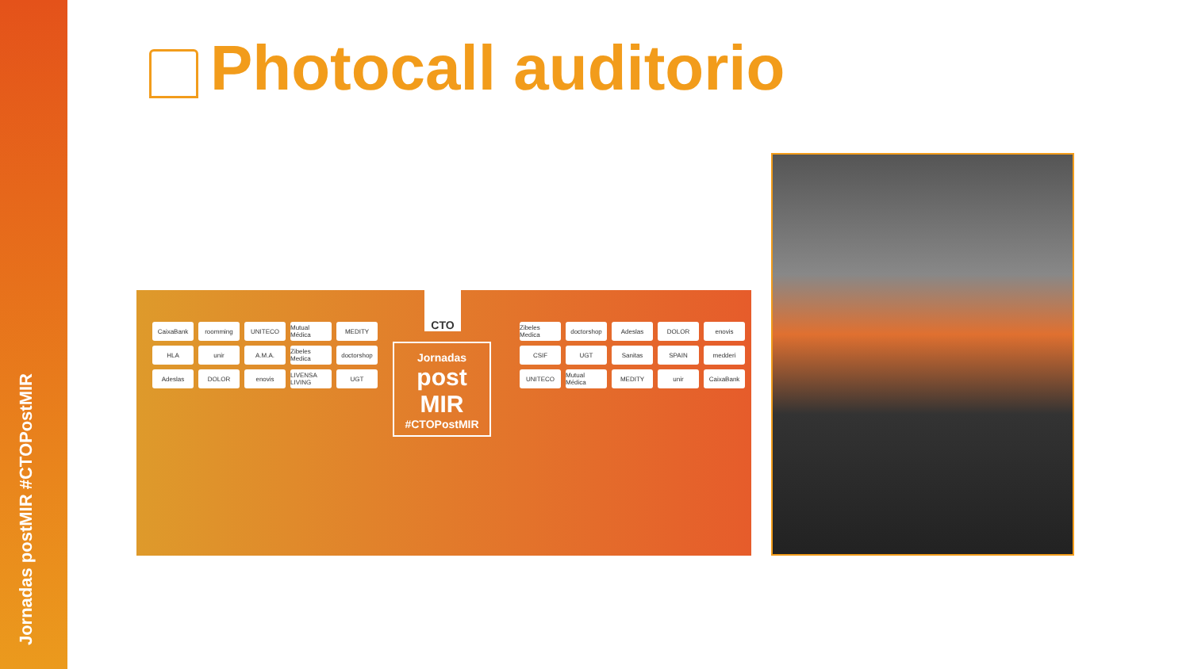Jornadas postMIR #CTOPostMIR
Photocall auditorio
CaixaBank
roomming
UNITECO
Mutual Médica
MEDITY
HLA
unir
A.M.A.
Zibeles Medica
doctorshop
Adeslas
DOLOR
enovis
LIVENSA LIVING
UGT
CTO
Jornadas
post MIR
#CTOPostMIR
Zibeles Medica
doctorshop
Adeslas
DOLOR
enovis
CSIF
UGT
Sanitas
SPAIN
medderi
UNITECO
Mutual Médica
MEDITY
unir
CaixaBank